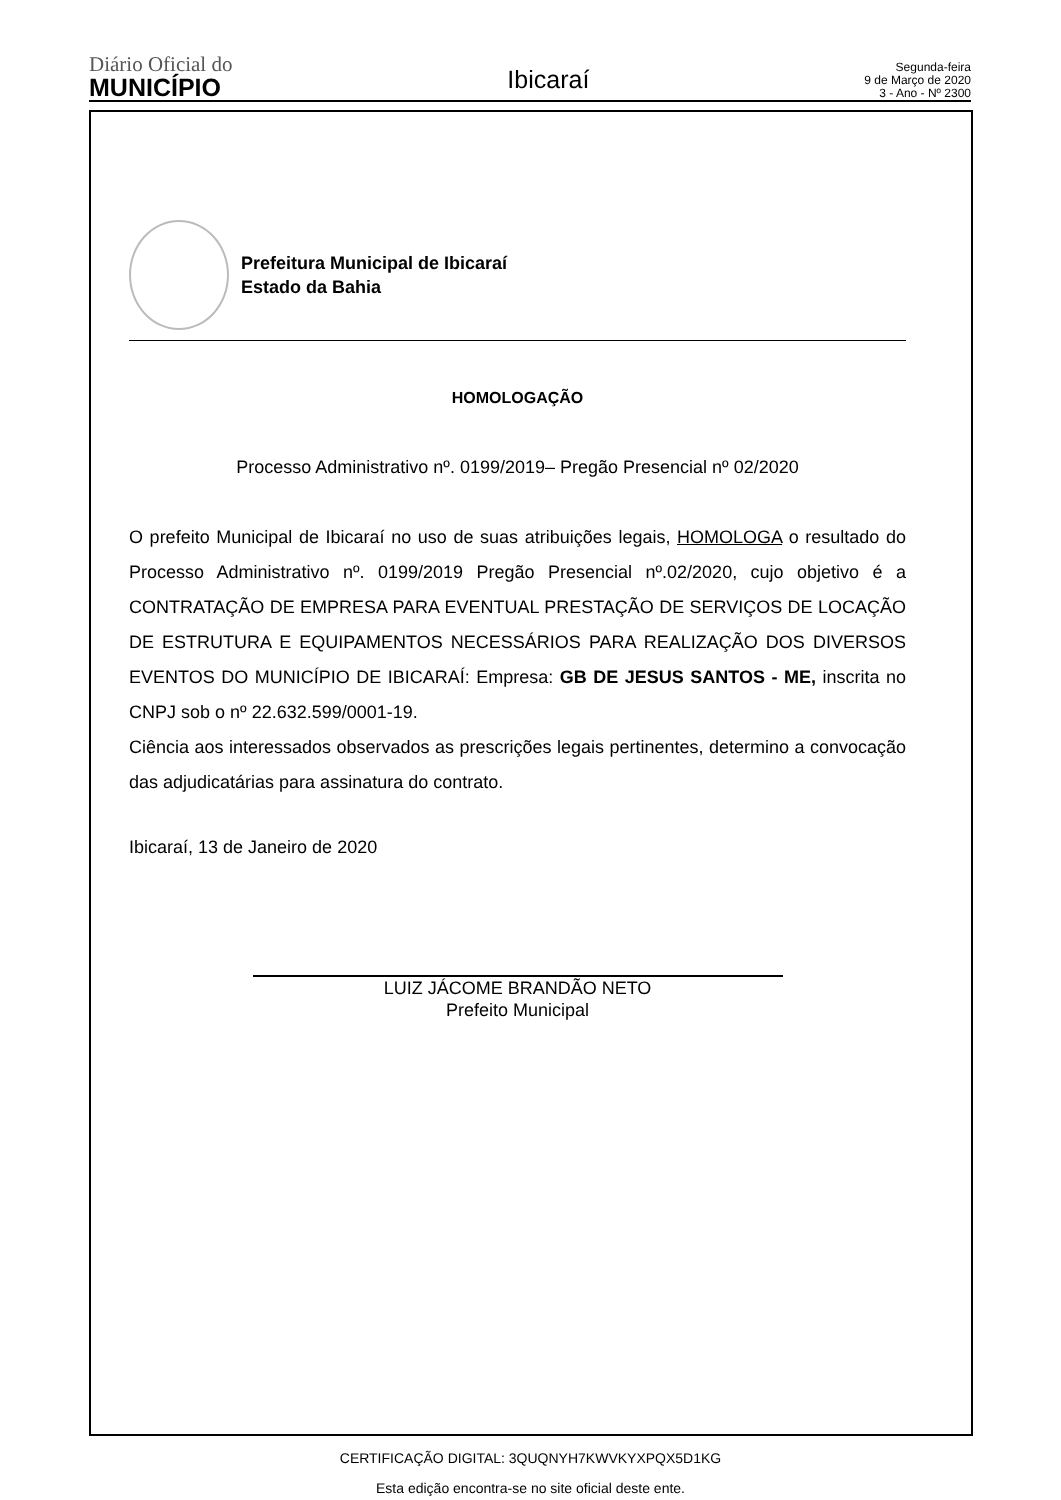Diário Oficial do
MUNICÍPIO
Ibicaraí
Segunda-feira
9 de Março de 2020
3 - Ano - Nº 2300
Prefeitura Municipal de Ibicaraí
Estado da Bahia
HOMOLOGAÇÃO
Processo Administrativo nº. 0199/2019– Pregão Presencial nº 02/2020
O prefeito Municipal de Ibicaraí no uso de suas atribuições legais, HOMOLOGA o resultado do Processo Administrativo nº. 0199/2019 Pregão Presencial nº.02/2020, cujo objetivo é a CONTRATAÇÃO DE EMPRESA PARA EVENTUAL PRESTAÇÃO DE SERVIÇOS DE LOCAÇÃO DE ESTRUTURA E EQUIPAMENTOS NECESSÁRIOS PARA REALIZAÇÃO DOS DIVERSOS EVENTOS DO MUNICÍPIO DE IBICARAÍ: Empresa: GB DE JESUS SANTOS - ME, inscrita no CNPJ sob o nº 22.632.599/0001-19.
Ciência aos interessados observados as prescrições legais pertinentes, determino a convocação das adjudicatárias para assinatura do contrato.
Ibicaraí, 13 de Janeiro de 2020
LUIZ JÁCOME BRANDÃO NETO
Prefeito Municipal
CERTIFICAÇÃO DIGITAL: 3QUQNYH7KWVKYXPQX5D1KG
Esta edição encontra-se no site oficial deste ente.